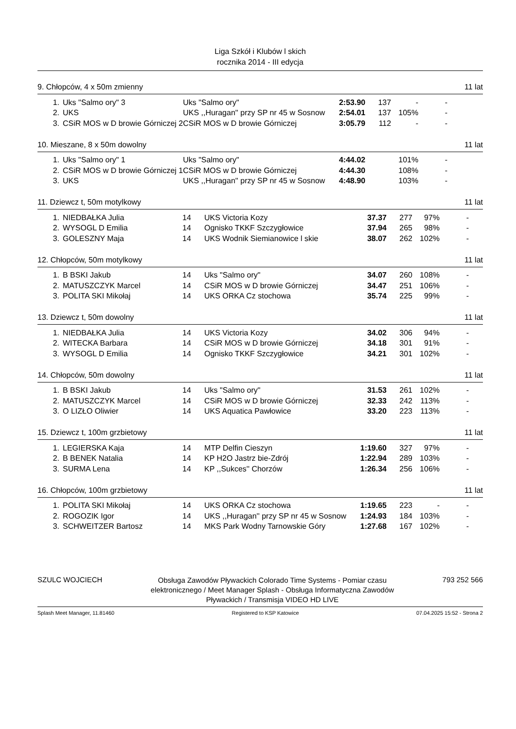Liga Szkół i Klubów l skich
rocznika 2014 - III edycja
9. Chłopców, 4 x 50m zmienny 11 lat
| 1. | Uks "Salmo ory" 3 | Uks "Salmo ory" | 2:53.90 | 137 | - | - |
| 2. | UKS | UKS ,,Huragan'' przy SP nr 45 w Sosnow | 2:54.01 | 137 | 105% | - |
| 3. | CSiR MOS w D browie Górniczej 2 | CSiR MOS w D browie Górniczej | 3:05.79 | 112 | - | - |
10. Mieszane, 8 x 50m dowolny 11 lat
| 1. | Uks "Salmo ory" 1 | Uks "Salmo ory" | 4:44.02 | | 101% | - |
| 2. | CSiR MOS w D browie Górniczej 1 | CSiR MOS w D browie Górniczej | 4:44.30 | | 108% | - |
| 3. | UKS | UKS ,,Huragan'' przy SP nr 45 w Sosnow | 4:48.90 | | 103% | - |
11. Dziewcz t, 50m motylkowy 11 lat
| 1. | NIEDBAŁKA Julia | 14 | UKS Victoria Kozy | 37.37 | 277 | 97% | - |
| 2. | WYSOGL D Emilia | 14 | Ognisko TKKF Szczygłowice | 37.94 | 265 | 98% | - |
| 3. | GOLESZNY Maja | 14 | UKS Wodnik Siemianowice l skie | 38.07 | 262 | 102% | - |
12. Chłopców, 50m motylkowy 11 lat
| 1. | B BSKI Jakub | 14 | Uks "Salmo ory" | 34.07 | 260 | 108% | - |
| 2. | MATUSZCZYK Marcel | 14 | CSiR MOS w D browie Górniczej | 34.47 | 251 | 106% | - |
| 3. | POLITA SKI Mikołaj | 14 | UKS ORKA Cz stochowa | 35.74 | 225 | 99% | - |
13. Dziewcz t, 50m dowolny 11 lat
| 1. | NIEDBAŁKA Julia | 14 | UKS Victoria Kozy | 34.02 | 306 | 94% | - |
| 2. | WITECKA Barbara | 14 | CSiR MOS w D browie Górniczej | 34.18 | 301 | 91% | - |
| 3. | WYSOGL D Emilia | 14 | Ognisko TKKF Szczygłowice | 34.21 | 301 | 102% | - |
14. Chłopców, 50m dowolny 11 lat
| 1. | B BSKI Jakub | 14 | Uks "Salmo ory" | 31.53 | 261 | 102% | - |
| 2. | MATUSZCZYK Marcel | 14 | CSiR MOS w D browie Górniczej | 32.33 | 242 | 113% | - |
| 3. | O LIZŁO Oliwier | 14 | UKS Aquatica Pawłowice | 33.20 | 223 | 113% | - |
15. Dziewcz t, 100m grzbietowy 11 lat
| 1. | LEGIERSKA Kaja | 14 | MTP Delfin Cieszyn | 1:19.60 | 327 | 97% | - |
| 2. | B BENEK Natalia | 14 | KP H2O Jastrz bie-Zdrój | 1:22.94 | 289 | 103% | - |
| 3. | SURMA Lena | 14 | KP ,,Sukces'' Chorzów | 1:26.34 | 256 | 106% | - |
16. Chłopców, 100m grzbietowy 11 lat
| 1. | POLITA SKI Mikołaj | 14 | UKS ORKA Cz stochowa | 1:19.65 | 223 | - | - |
| 2. | ROGOZIK Igor | 14 | UKS ,,Huragan'' przy SP nr 45 w Sosnow | 1:24.93 | 184 | 103% | - |
| 3. | SCHWEITZER Bartosz | 14 | MKS Park Wodny Tarnowskie Góry | 1:27.68 | 167 | 102% | - |
SZULC WOJCIECH Obsługa Zawodów Pływackich Colorado Time Systems - Pomiar czasu elektronicznego / Meet Manager Splash - Obsługa Informatyczna Zawodów Pływackich / Transmisja VIDEO HD LIVE 793 252 566
Splash Meet Manager, 11.81460 Registered to KSP Katowice 07.04.2025 15:52 - Strona 2